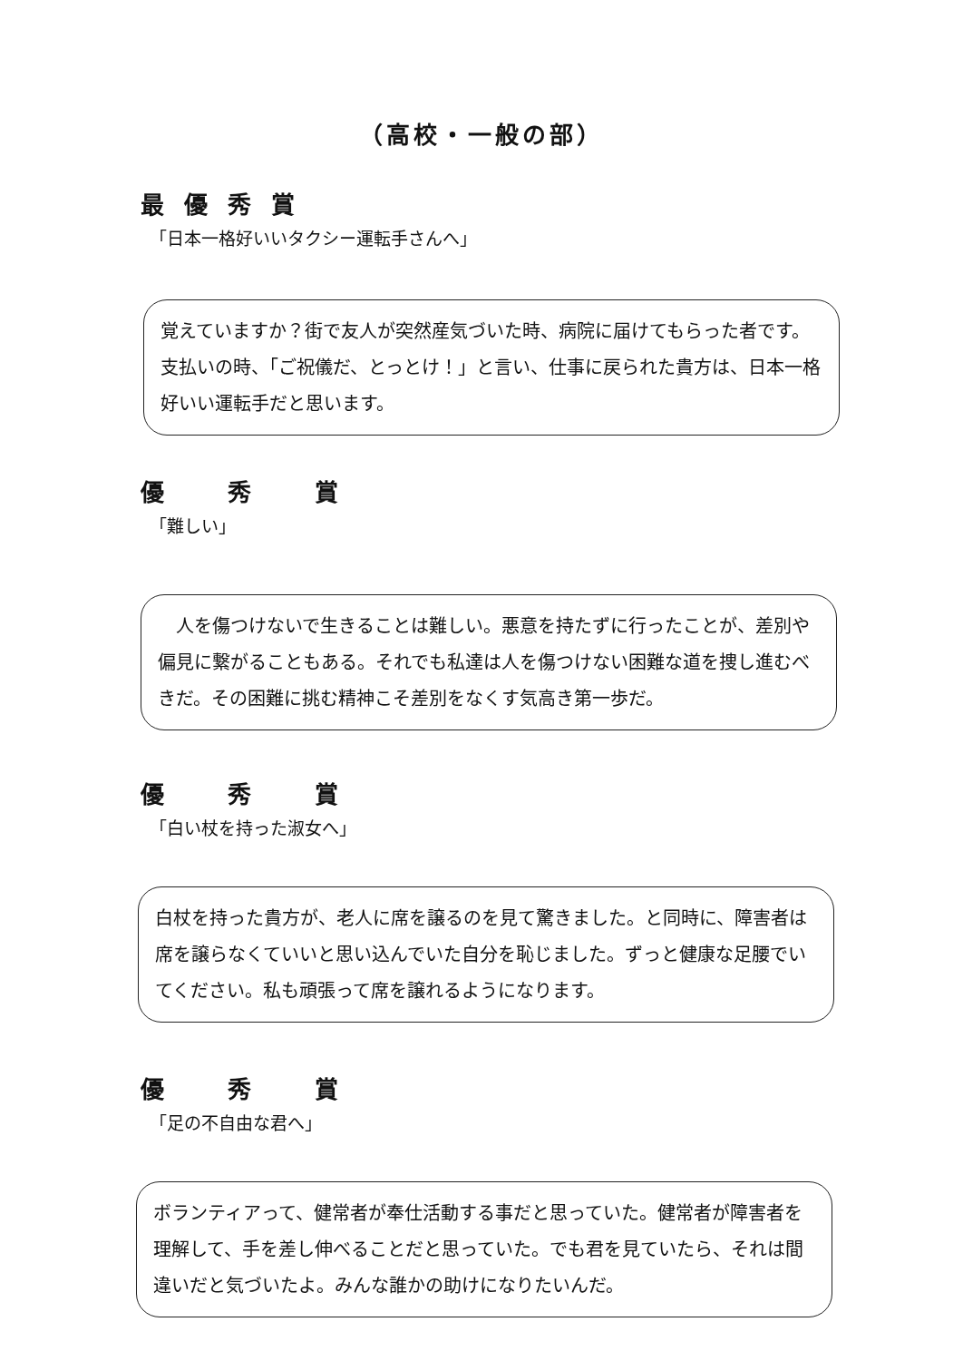（高校・一般の部）
最優秀賞
「日本一格好いいタクシー運転手さんへ」
覚えていますか？街で友人が突然産気づいた時、病院に届けてもらった者です。支払いの時、「ご祝儀だ、とっとけ！」と言い、仕事に戻られた貴方は、日本一格好いい運転手だと思います。
優　秀　賞
「難しい」
　人を傷つけないで生きることは難しい。悪意を持たずに行ったことが、差別や偏見に繋がることもある。それでも私達は人を傷つけない困難な道を捜し進むべきだ。その困難に挑む精神こそ差別をなくす気高き第一歩だ。
優　秀　賞
「白い杖を持った淑女へ」
白杖を持った貴方が、老人に席を譲るのを見て驚きました。と同時に、障害者は席を譲らなくていいと思い込んでいた自分を恥じました。ずっと健康な足腰でいてください。私も頑張って席を譲れるようになります。
優　秀　賞
「足の不自由な君へ」
ボランティアって、健常者が奉仕活動する事だと思っていた。健常者が障害者を理解して、手を差し伸べることだと思っていた。でも君を見ていたら、それは間違いだと気づいたよ。みんな誰かの助けになりたいんだ。